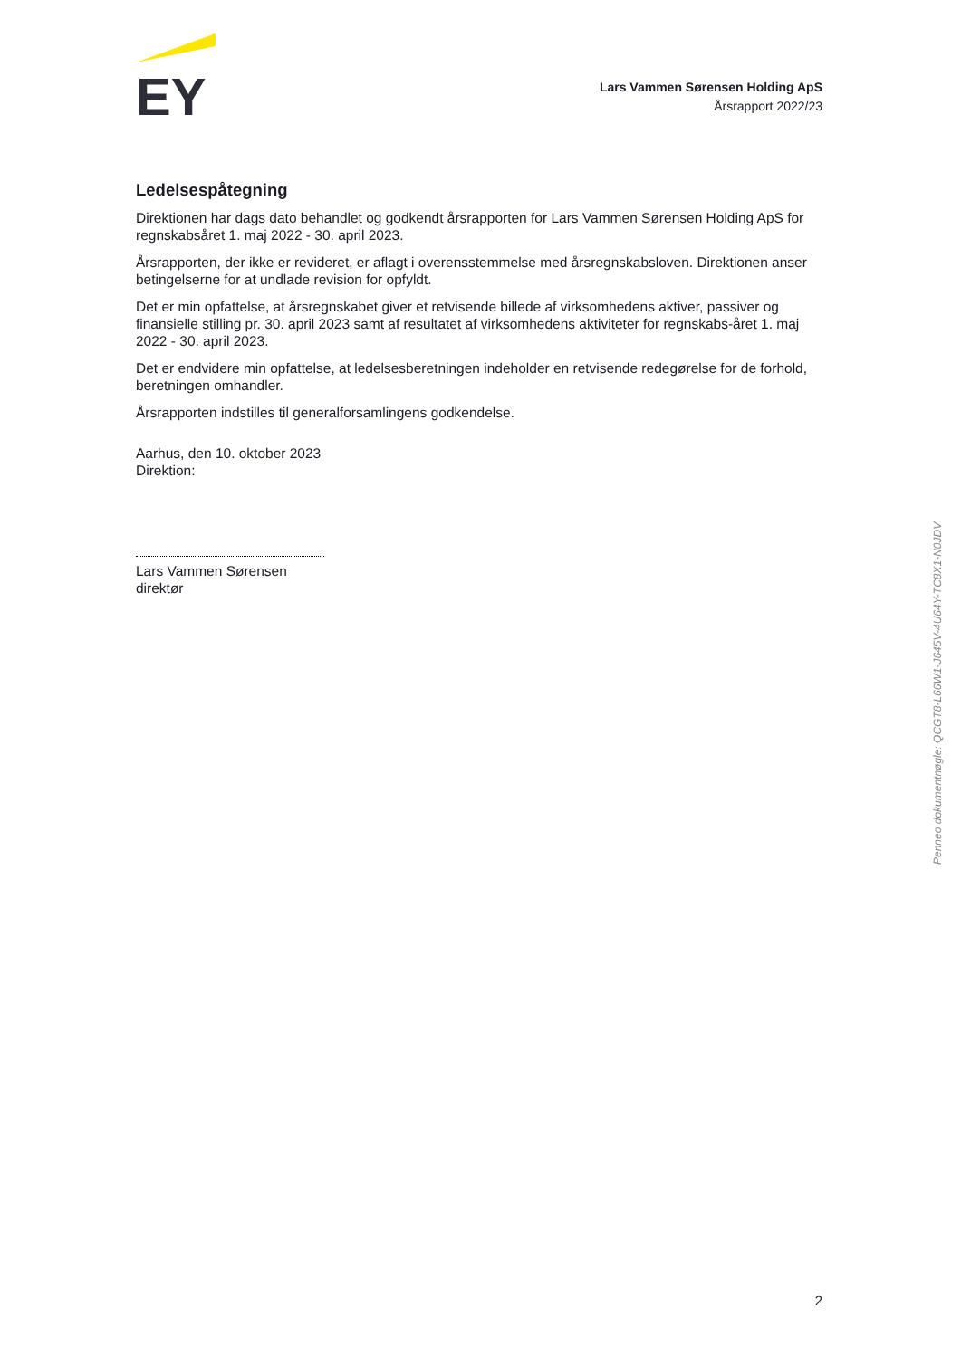EY
Lars Vammen Sørensen Holding ApS
Årsrapport 2022/23
Ledelsespåtegning
Direktionen har dags dato behandlet og godkendt årsrapporten for Lars Vammen Sørensen Holding ApS for regnskabsåret 1. maj 2022 - 30. april 2023.
Årsrapporten, der ikke er revideret, er aflagt i overensstemmelse med årsregnskabsloven. Direktionen anser betingelserne for at undlade revision for opfyldt.
Det er min opfattelse, at årsregnskabet giver et retvisende billede af virksomhedens aktiver, passiver og finansielle stilling pr. 30. april 2023 samt af resultatet af virksomhedens aktiviteter for regnskabs-året 1. maj 2022 - 30. april 2023.
Det er endvidere min opfattelse, at ledelsesberetningen indeholder en retvisende redegørelse for de forhold, beretningen omhandler.
Årsrapporten indstilles til generalforsamlingens godkendelse.
Aarhus, den 10. oktober 2023
Direktion:
Lars Vammen Sørensen
direktør
Penneo dokumentnøgle: QCGT8-L66W1-J645V-4U64Y-TC8X1-N0JDV
2